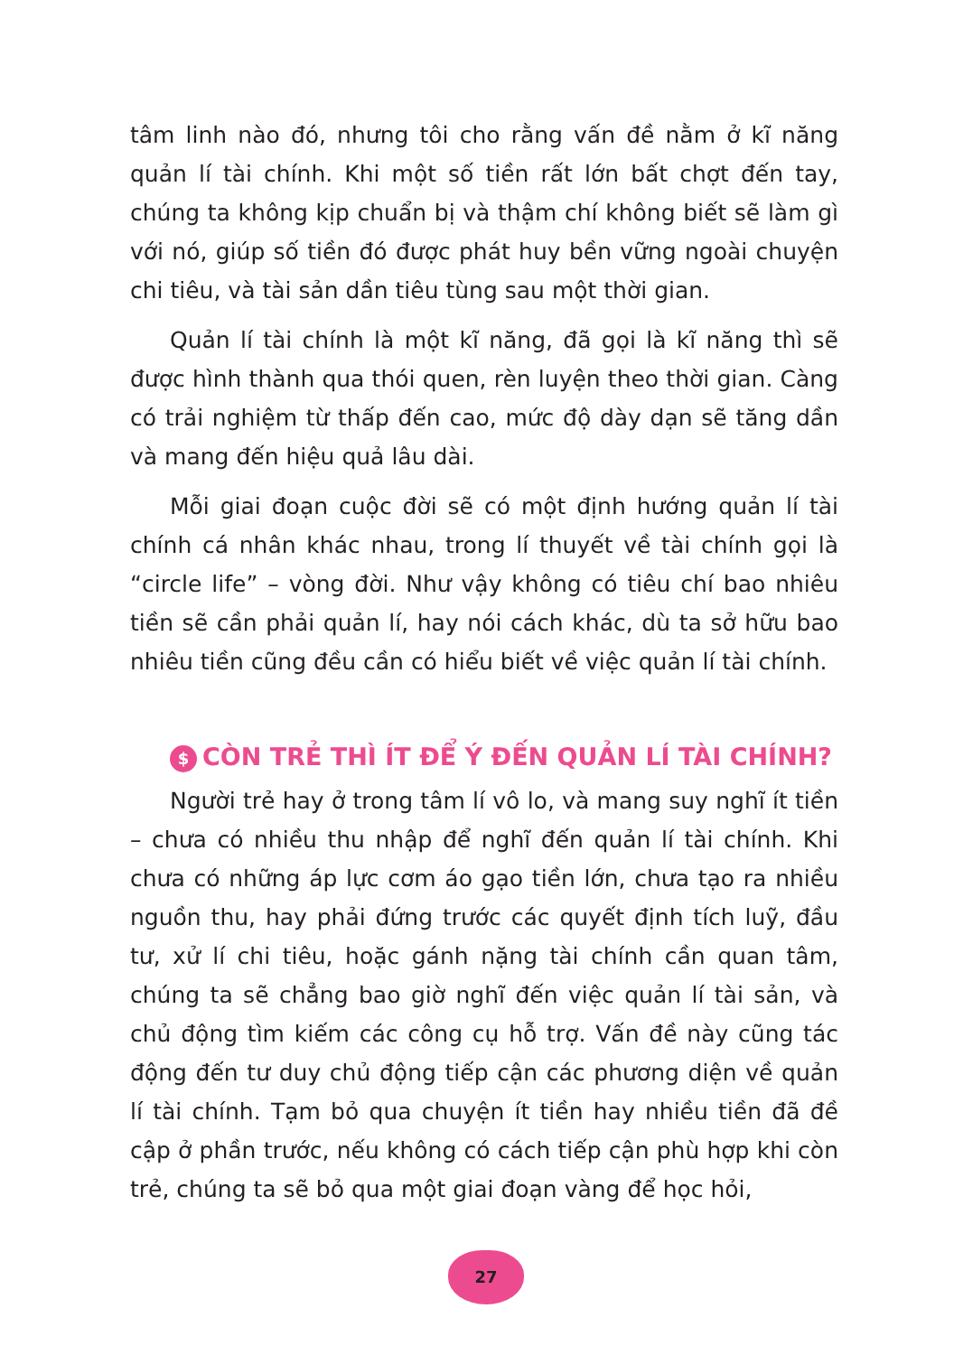tâm linh nào đó, nhưng tôi cho rằng vấn đề nằm ở kĩ năng quản lí tài chính. Khi một số tiền rất lớn bất chợt đến tay, chúng ta không kịp chuẩn bị và thậm chí không biết sẽ làm gì với nó, giúp số tiền đó được phát huy bền vững ngoài chuyện chi tiêu, và tài sản dần tiêu tùng sau một thời gian.
Quản lí tài chính là một kĩ năng, đã gọi là kĩ năng thì sẽ được hình thành qua thói quen, rèn luyện theo thời gian. Càng có trải nghiệm từ thấp đến cao, mức độ dày dạn sẽ tăng dần và mang đến hiệu quả lâu dài.
Mỗi giai đoạn cuộc đời sẽ có một định hướng quản lí tài chính cá nhân khác nhau, trong lí thuyết về tài chính gọi là “circle life” – vòng đời. Như vậy không có tiêu chí bao nhiêu tiền sẽ cần phải quản lí, hay nói cách khác, dù ta sở hữu bao nhiêu tiền cũng đều cần có hiểu biết về việc quản lí tài chính.
$ CÒN TRẺ THÌ ÍT ĐỂ Ý ĐẾN QUẢN LÍ TÀI CHÍNH?
Người trẻ hay ở trong tâm lí vô lo, và mang suy nghĩ ít tiền – chưa có nhiều thu nhập để nghĩ đến quản lí tài chính. Khi chưa có những áp lực cơm áo gạo tiền lớn, chưa tạo ra nhiều nguồn thu, hay phải đứng trước các quyết định tích luỹ, đầu tư, xử lí chi tiêu, hoặc gánh nặng tài chính cần quan tâm, chúng ta sẽ chẳng bao giờ nghĩ đến việc quản lí tài sản, và chủ động tìm kiếm các công cụ hỗ trợ. Vấn đề này cũng tác động đến tư duy chủ động tiếp cận các phương diện về quản lí tài chính. Tạm bỏ qua chuyện ít tiền hay nhiều tiền đã đề cập ở phần trước, nếu không có cách tiếp cận phù hợp khi còn trẻ, chúng ta sẽ bỏ qua một giai đoạn vàng để học hỏi,
27